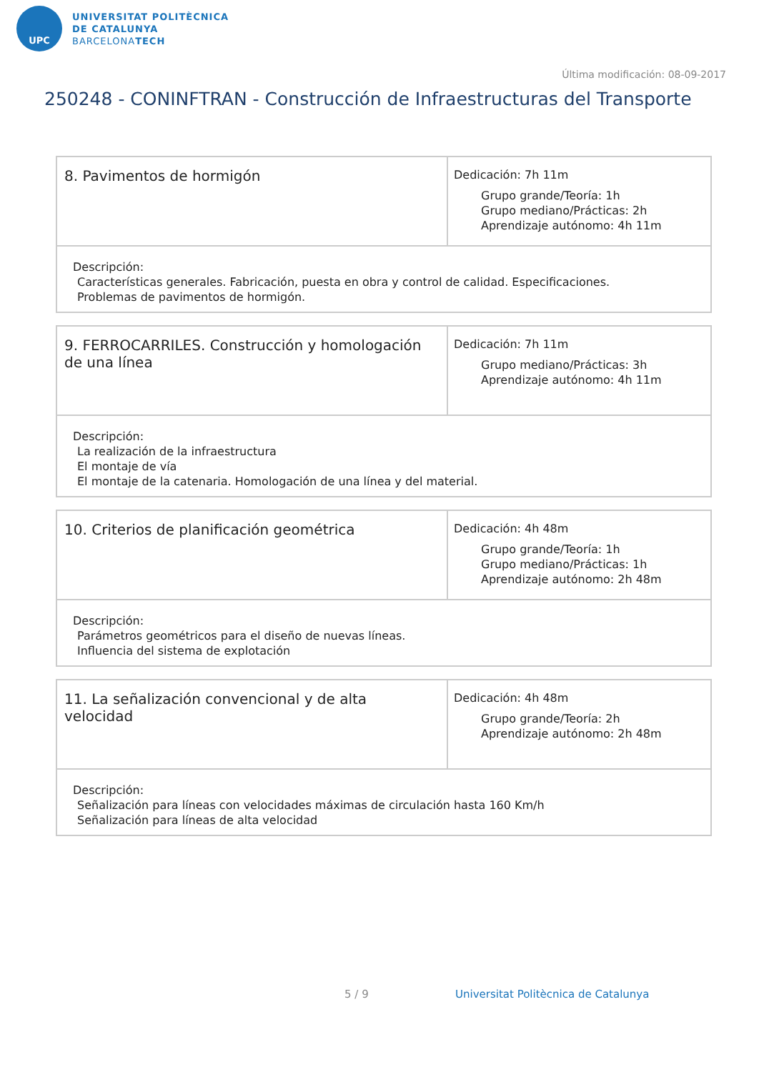UPC
UNIVERSITAT POLITÈCNICA
DE CATALUNYA
BARCELONATECH
Última modificación: 08-09-2017
250248 - CONINFTRAN - Construcción de Infraestructuras del Transporte
| 8. Pavimentos de hormigón | Dedicación: 7h 11m Grupo grande/Teoría: 1h Grupo mediano/Prácticas: 2h Aprendizaje autónomo: 4h 11m |
| Descripción: Características generales. Fabricación, puesta en obra y control de calidad. Especificaciones. Problemas de pavimentos de hormigón. | |
| 9. FERROCARRILES. Construcción y homologación de una línea | Dedicación: 7h 11m Grupo mediano/Prácticas: 3h Aprendizaje autónomo: 4h 11m |
| Descripción: La realización de la infraestructura El montaje de vía El montaje de la catenaria. Homologación de una línea y del material. | |
| 10. Criterios de planificación geométrica | Dedicación: 4h 48m Grupo grande/Teoría: 1h Grupo mediano/Prácticas: 1h Aprendizaje autónomo: 2h 48m |
| Descripción: Parámetros geométricos para el diseño de nuevas líneas. Influencia del sistema de explotación | |
| 11. La señalización convencional y de alta velocidad | Dedicación: 4h 48m Grupo grande/Teoría: 2h Aprendizaje autónomo: 2h 48m |
| Descripción: Señalización para líneas con velocidades máximas de circulación hasta 160 Km/h Señalización para líneas de alta velocidad | |
5 / 9
Universitat Politècnica de Catalunya